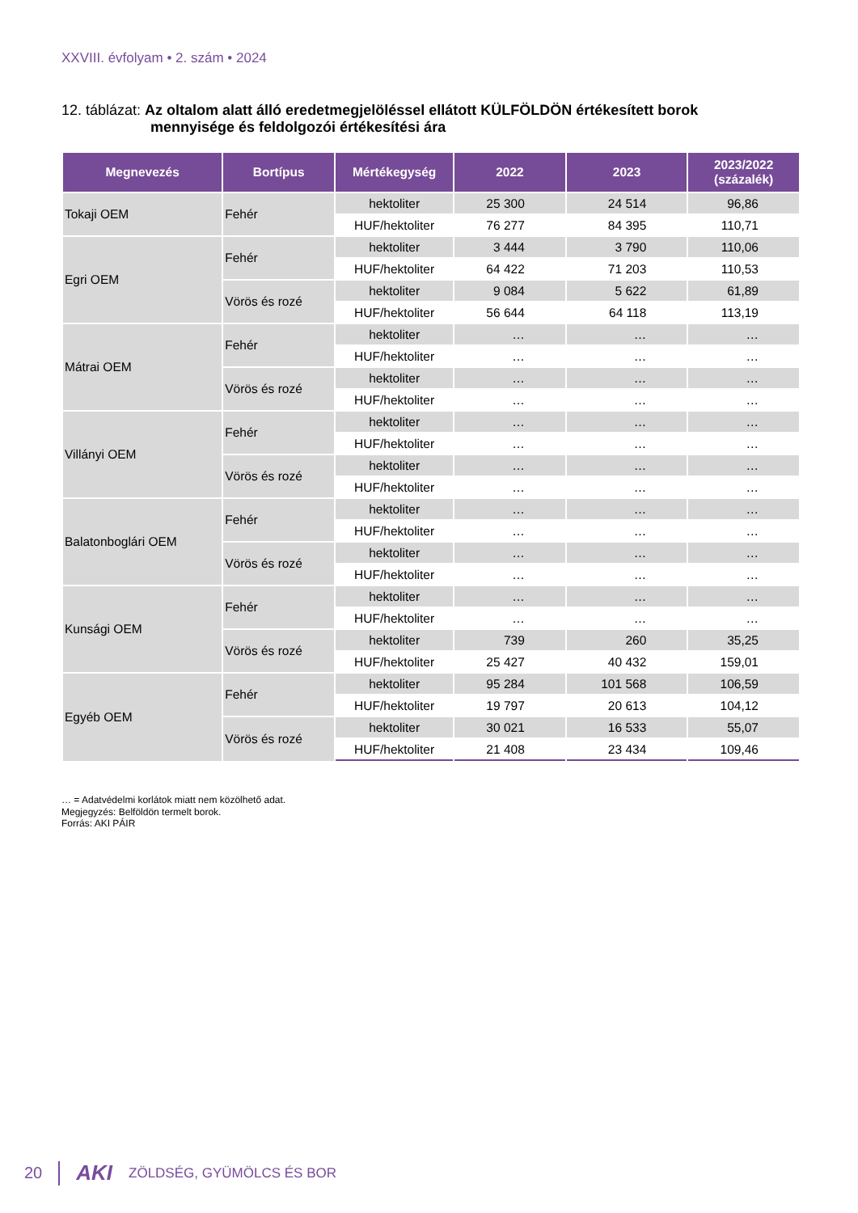XXVIII. évfolyam • 2. szám • 2024
12. táblázat: Az oltalom alatt álló eredetmegjelöléssel ellátott KÜLFÖLDÖN értékesített borok
mennyisége és feldolgozói értékesítési ára
| Megnevezés | Bortípus | Mértékegység | 2022 | 2023 | 2023/2022 (százalék) |
| --- | --- | --- | --- | --- | --- |
| Tokaji OEM | Fehér | hektoliter | 25 300 | 24 514 | 96,86 |
| | | HUF/hektoliter | 76 277 | 84 395 | 110,71 |
| Egri OEM | Fehér | hektoliter | 3 444 | 3 790 | 110,06 |
| | | HUF/hektoliter | 64 422 | 71 203 | 110,53 |
| | Vörös és rozé | hektoliter | 9 084 | 5 622 | 61,89 |
| | | HUF/hektoliter | 56 644 | 64 118 | 113,19 |
| Mátrai OEM | Fehér | hektoliter | … | … | … |
| | | HUF/hektoliter | … | … | … |
| | Vörös és rozé | hektoliter | … | … | … |
| | | HUF/hektoliter | … | … | … |
| Villányi OEM | Fehér | hektoliter | … | … | … |
| | | HUF/hektoliter | … | … | … |
| | Vörös és rozé | hektoliter | … | … | … |
| | | HUF/hektoliter | … | … | … |
| Balatonboglári OEM | Fehér | hektoliter | … | … | … |
| | | HUF/hektoliter | … | … | … |
| | Vörös és rozé | hektoliter | … | … | … |
| | | HUF/hektoliter | … | … | … |
| Kunsági OEM | Fehér | hektoliter | … | … | … |
| | | HUF/hektoliter | … | … | … |
| | Vörös és rozé | hektoliter | 739 | 260 | 35,25 |
| | | HUF/hektoliter | 25 427 | 40 432 | 159,01 |
| Egyéb OEM | Fehér | hektoliter | 95 284 | 101 568 | 106,59 |
| | | HUF/hektoliter | 19 797 | 20 613 | 104,12 |
| | Vörös és rozé | hektoliter | 30 021 | 16 533 | 55,07 |
| | | HUF/hektoliter | 21 408 | 23 434 | 109,46 |
… = Adatvédelmi korlátok miatt nem közölhető adat.
Megjegyzés: Belföldön termelt borok.
Forrás: AKI PÁIR
20 AKI ZÖLDSÉG, GYÜMÖLCS ÉS BOR